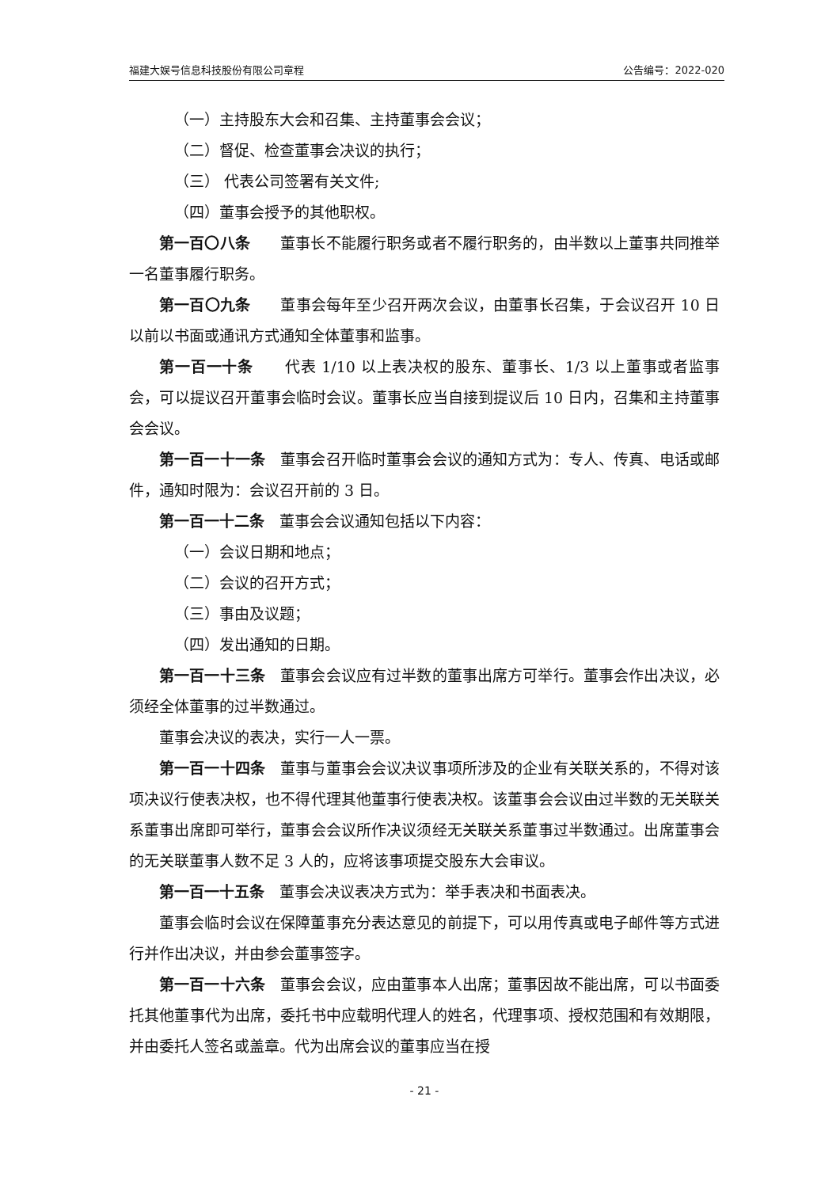福建大娱号信息科技股份有限公司章程 公告编号：2022-020
（一）主持股东大会和召集、主持董事会会议；
（二）督促、检查董事会决议的执行；
（三） 代表公司签署有关文件;
（四）董事会授予的其他职权。
第一百〇八条　　董事长不能履行职务或者不履行职务的，由半数以上董事共同推举一名董事履行职务。
第一百〇九条　　董事会每年至少召开两次会议，由董事长召集，于会议召开 10 日以前以书面或通讯方式通知全体董事和监事。
第一百一十条　　代表 1/10 以上表决权的股东、董事长、1/3 以上董事或者监事会，可以提议召开董事会临时会议。董事长应当自接到提议后 10 日内，召集和主持董事会会议。
第一百一十一条　董事会召开临时董事会会议的通知方式为：专人、传真、电话或邮件，通知时限为：会议召开前的 3 日。
第一百一十二条　董事会会议通知包括以下内容：
（一）会议日期和地点；
（二）会议的召开方式；
（三）事由及议题；
（四）发出通知的日期。
第一百一十三条　董事会会议应有过半数的董事出席方可举行。董事会作出决议，必须经全体董事的过半数通过。
董事会决议的表决，实行一人一票。
第一百一十四条　董事与董事会会议决议事项所涉及的企业有关联关系的，不得对该项决议行使表决权，也不得代理其他董事行使表决权。该董事会会议由过半数的无关联关系董事出席即可举行，董事会会议所作决议须经无关联关系董事过半数通过。出席董事会的无关联董事人数不足 3 人的，应将该事项提交股东大会审议。
第一百一十五条　董事会决议表决方式为：举手表决和书面表决。
董事会临时会议在保障董事充分表达意见的前提下，可以用传真或电子邮件等方式进行并作出决议，并由参会董事签字。
第一百一十六条　董事会会议，应由董事本人出席；董事因故不能出席，可以书面委托其他董事代为出席，委托书中应载明代理人的姓名，代理事项、授权范围和有效期限，并由委托人签名或盖章。代为出席会议的董事应当在授
- 21 -